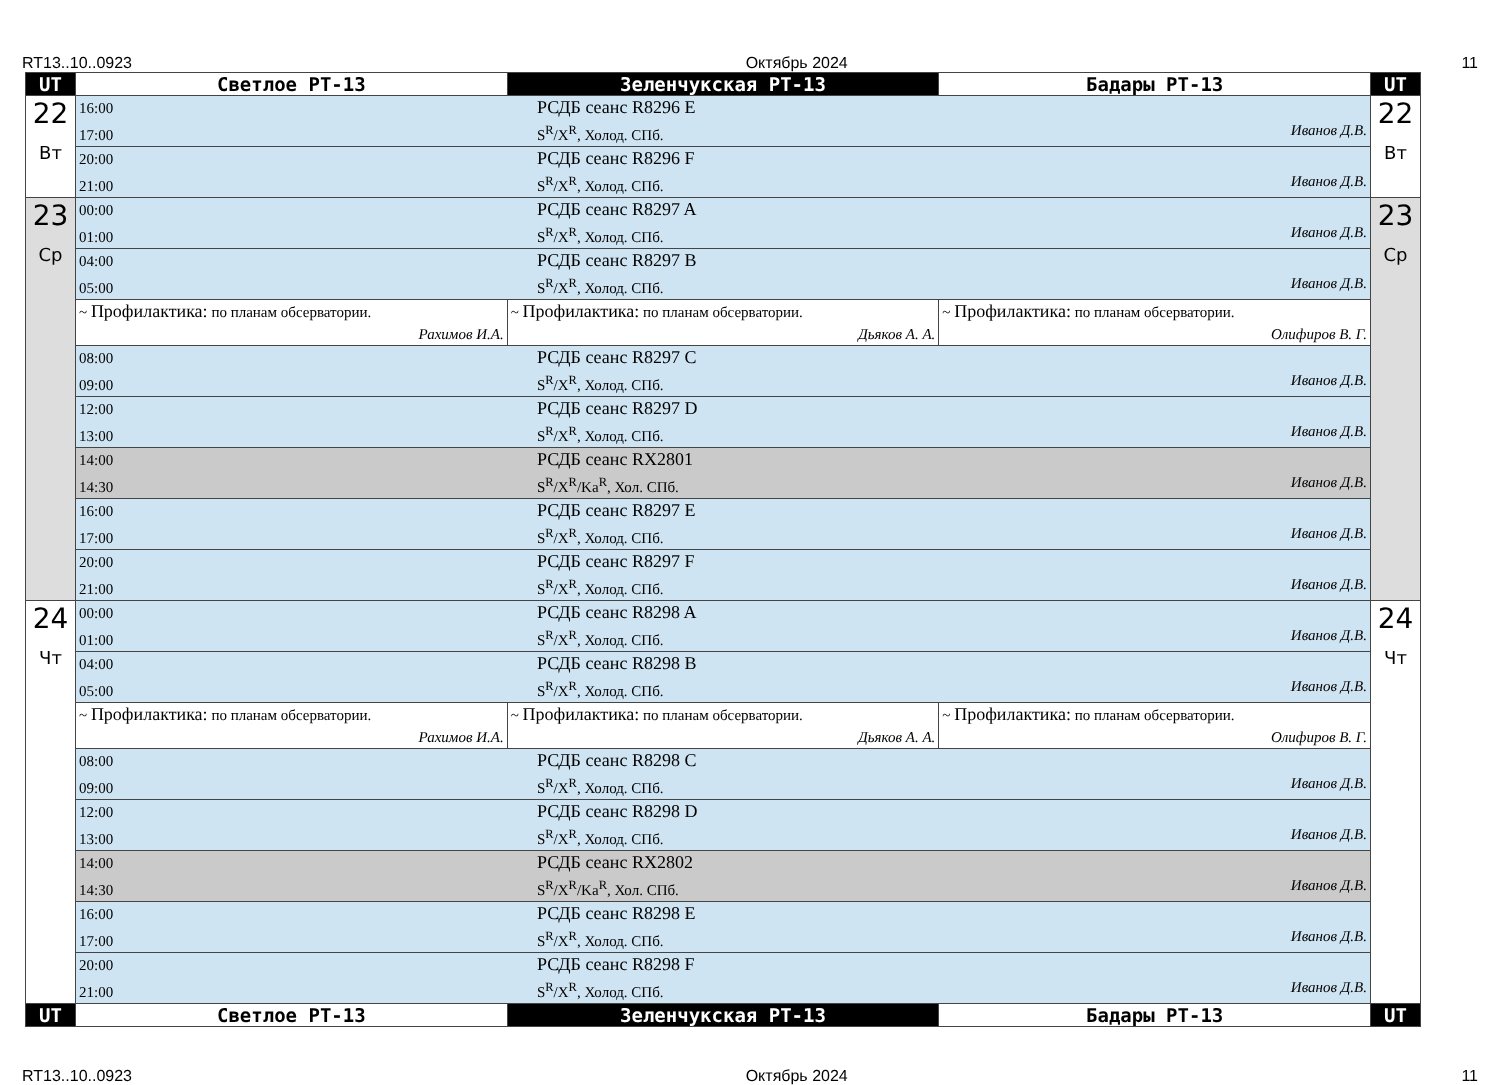RT13..10..0923 Октябрь 2024 11
| UT | Светлое РТ-13 | Зеленчукская РТ-13 | Бадары РТ-13 | UT |
| --- | --- | --- | --- | --- |
| 22 Вт | 16:00 РСДБ сеанс R8296 E 17:00 S<sup>R</sup>/X<sup>R</sup>, Холод. СПб. Иванов Д.В. | | | 22 Вт |
| | 20:00 РСДБ сеанс R8296 F 21:00 S<sup>R</sup>/X<sup>R</sup>, Холод. СПб. Иванов Д.В. | | | |
| 23 Ср | 00:00 РСДБ сеанс R8297 A 01:00 S<sup>R</sup>/X<sup>R</sup>, Холод. СПб. Иванов Д.В. | | | 23 Ср |
| | 04:00 РСДБ сеанс R8297 B 05:00 S<sup>R</sup>/X<sup>R</sup>, Холод. СПб. Иванов Д.В. | | | |
| | ~ Профилактика: по планам обсерватории. Рахимов И.А. | ~ Профилактика: по планам обсерватории. Дьяков А. А. | ~ Профилактика: по планам обсерватории. Олифиров В. Г. | |
| | 08:00 РСДБ сеанс R8297 C 09:00 S<sup>R</sup>/X<sup>R</sup>, Холод. СПб. Иванов Д.В. | | | |
| | 12:00 РСДБ сеанс R8297 D 13:00 S<sup>R</sup>/X<sup>R</sup>, Холод. СПб. Иванов Д.В. | | | |
| | 14:00 РСДБ сеанс RX2801 14:30 S<sup>R</sup>/X<sup>R</sup>/Ka<sup>R</sup>, Хол. СПб. Иванов Д.В. | | | |
| | 16:00 РСДБ сеанс R8297 E 17:00 S<sup>R</sup>/X<sup>R</sup>, Холод. СПб. Иванов Д.В. | | | |
| | 20:00 РСДБ сеанс R8297 F 21:00 S<sup>R</sup>/X<sup>R</sup>, Холод. СПб. Иванов Д.В. | | | |
| 24 Чт | 00:00 РСДБ сеанс R8298 A 01:00 S<sup>R</sup>/X<sup>R</sup>, Холод. СПб. Иванов Д.В. | | | 24 Чт |
| | 04:00 РСДБ сеанс R8298 B 05:00 S<sup>R</sup>/X<sup>R</sup>, Холод. СПб. Иванов Д.В. | | | |
| | ~ Профилактика: по планам обсерватории. Рахимов И.А. | ~ Профилактика: по планам обсерватории. Дьяков А. А. | ~ Профилактика: по планам обсерватории. Олифиров В. Г. | |
| | 08:00 РСДБ сеанс R8298 C 09:00 S<sup>R</sup>/X<sup>R</sup>, Холод. СПб. Иванов Д.В. | | | |
| | 12:00 РСДБ сеанс R8298 D 13:00 S<sup>R</sup>/X<sup>R</sup>, Холод. СПб. Иванов Д.В. | | | |
| | 14:00 РСДБ сеанс RX2802 14:30 S<sup>R</sup>/X<sup>R</sup>/Ka<sup>R</sup>, Хол. СПб. Иванов Д.В. | | | |
| | 16:00 РСДБ сеанс R8298 E 17:00 S<sup>R</sup>/X<sup>R</sup>, Холод. СПб. Иванов Д.В. | | | |
| | 20:00 РСДБ сеанс R8298 F 21:00 S<sup>R</sup>/X<sup>R</sup>, Холод. СПб. Иванов Д.В. | | | |
| UT | Светлое РТ-13 | Зеленчукская РТ-13 | Бадары РТ-13 | UT |
RT13..10..0923 Октябрь 2024 11